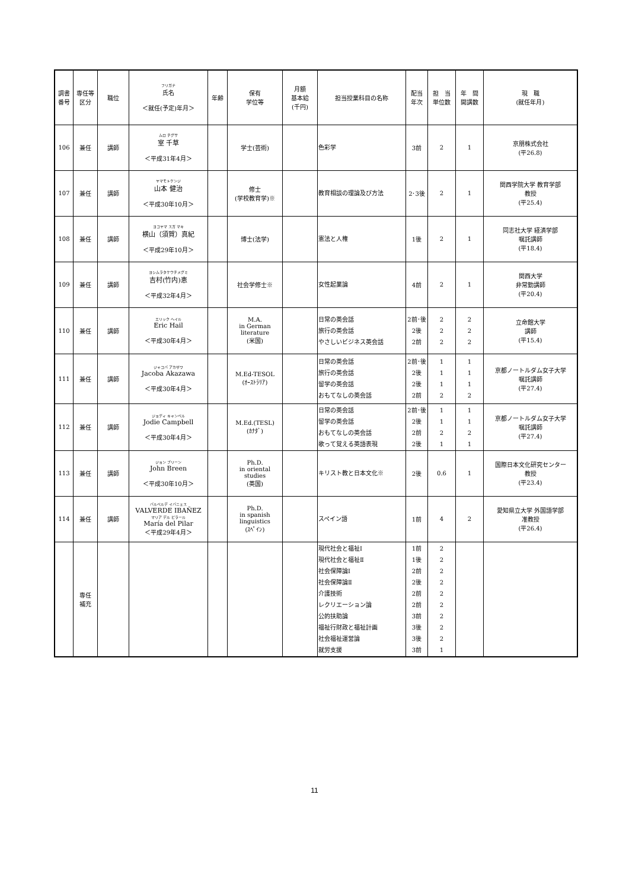| 調書 番号 | 専任等 区分 | 職位 | フリガナ 氏名 ＜就任(予定)年月＞ | 年齢 | 保有 学位等 | 月額 基本給 (千円) | 担当授業科目の名称 | 配当 年次 | 担 当 単位数 | 年 間 開講数 | 現 職 (就任年月) |
| --- | --- | --- | --- | --- | --- | --- | --- | --- | --- | --- | --- |
| 106 | 兼任 | 講師 | ムロ チグサ 室 千草 ＜平成31年4月＞ | | 学士(芸術) | | 色彩学 | 3前 | 2 | 1 | 京朋株式会社 (平26.8) |
| 107 | 兼任 | 講師 | ヤマモトケンジ 山本 健治 ＜平成30年10月＞ | | 修士 (学校教育学)※ | | 教育相談の理論及び方法 | 2･3後 | 2 | 1 | 関西学院大学 教育学部 教授 (平25.4) |
| 108 | 兼任 | 講師 | ヨコヤマ スガ マキ 横山（須賀）真紀 ＜平成29年10月＞ | | 博士(法学) | | 憲法と人権 | 1後 | 2 | 1 | 同志社大学 経済学部 嘱託講師 (平18.4) |
| 109 | 兼任 | 講師 | ヨシムラタケウチメグミ 吉村(竹内)恵 ＜平成32年4月＞ | | 社会学修士※ | | 女性起業論 | 4前 | 2 | 1 | 関西大学 非常勤講師 (平20.4) |
| 110 | 兼任 | 講師 | エリック ヘイル Eric Hail ＜平成30年4月＞ | | M.A. in German literature (米国) | | 日常の英会話 旅行の英会話 やさしいビジネス英会話 | 2前･後 2後 2前 | 2 2 2 | 2 2 2 | 立命館大学 講師 (平15.4) |
| 111 | 兼任 | 講師 | ジャコバ アカザワ Jacoba Akazawa ＜平成30年4月＞ | | M.Ed-TESOL (ｵｰｽﾄﾗﾘｱ) | | 日常の英会話 旅行の英会話 留学の英会話 おもてなしの英会話 | 2前･後 2後 2後 2前 | 1 1 1 2 | 1 1 1 2 | 京都ノートルダム女子大学 嘱託講師 (平27.4) |
| 112 | 兼任 | 講師 | ジョディ キャンベル Jodie Campbell ＜平成30年4月＞ | | M.Ed.(TESL) (ｶﾅﾀﾞ) | | 日常の英会話 留学の英会話 おもてなしの英会話 歌って覚える英語表現 | 2前･後 2後 2前 2後 | 1 1 2 1 | 1 1 2 1 | 京都ノートルダム女子大学 嘱託講師 (平27.4) |
| 113 | 兼任 | 講師 | ジョン ブリーン John Breen ＜平成30年10月＞ | | Ph.D. in oriental studies (英国) | | キリスト教と日本文化※ | 2後 | 0.6 | 1 | 国際日本文化研究センター 教授 (平23.4) |
| 114 | 兼任 | 講師 | バルベルデ イバニェス VALVERDE IBAÑEZ マリア デル ピラール María del Pilar ＜平成29年4月＞ | | Ph.D. in spanish linguistics (ｽﾍﾟｲﾝ) | | スペイン語 | 1前 | 4 | 2 | 愛知県立大学 外国語学部 准教授 (平26.4) |
| | 専任 補充 | | | | | | 現代社会と福祉Ⅰ 現代社会と福祉Ⅱ 社会保障論Ⅰ 社会保障論Ⅱ 介護技術 レクリエーション論 公的扶助論 福祉行財政と福祉計画 社会福祉運営論 就労支援 | 1前 1後 2前 2後 2前 2前 3前 3後 3後 3前 | 2 2 2 2 2 2 2 2 2 1 | | |
11